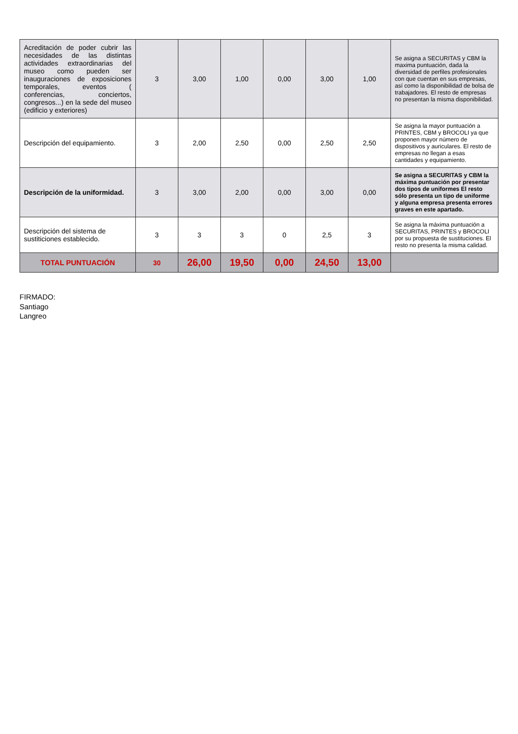| Acreditación de poder cubrir las necesidades de las distintas actividades extraordinarias del museo como pueden ser inauguraciones de exposiciones temporales, eventos ( conferencias, conciertos, congresos...) en la sede del museo (edificio y exteriores) | 3 | 3,00 | 1,00 | 0,00 | 3,00 | 1,00 | Se asigna a SECURITAS y CBM la maxima puntuación, dada la diversidad de perfiles profesionales con que cuentan en sus empresas, así como la disponibilidad de bolsa de trabajadores. El resto de empresas no presentan la misma disponibilidad. |
| Descripción del equipamiento. | 3 | 2,00 | 2,50 | 0,00 | 2,50 | 2,50 | Se asigna la mayor puntuación a PRINTES, CBM y BROCOLI ya que proponen mayor número de dispositivos y auriculares. El resto de empresas no llegan a esas cantidades y equipamiento. |
| Descripción de la uniformidad. | 3 | 3,00 | 2,00 | 0,00 | 3,00 | 0,00 | Se asigna a SECURITAS y CBM la máxima puntuación por presentar dos tipos de uniformes El resto sólo presenta un tipo de uniforme y alguna empresa presenta errores graves en este apartado. |
| Descripción del sistema de sustiticiones establecido. | 3 | 3 | 3 | 0 | 2,5 | 3 | Se asigna la máxima puntuación a SECURITAS, PRINTES y BROCOLI por su propuesta de sustituciones. El resto no presenta la misma calidad. |
| TOTAL PUNTUACIÓN | 30 | 26,00 | 19,50 | 0,00 | 24,50 | 13,00 | |
FIRMADO:
Santiago
Langreo